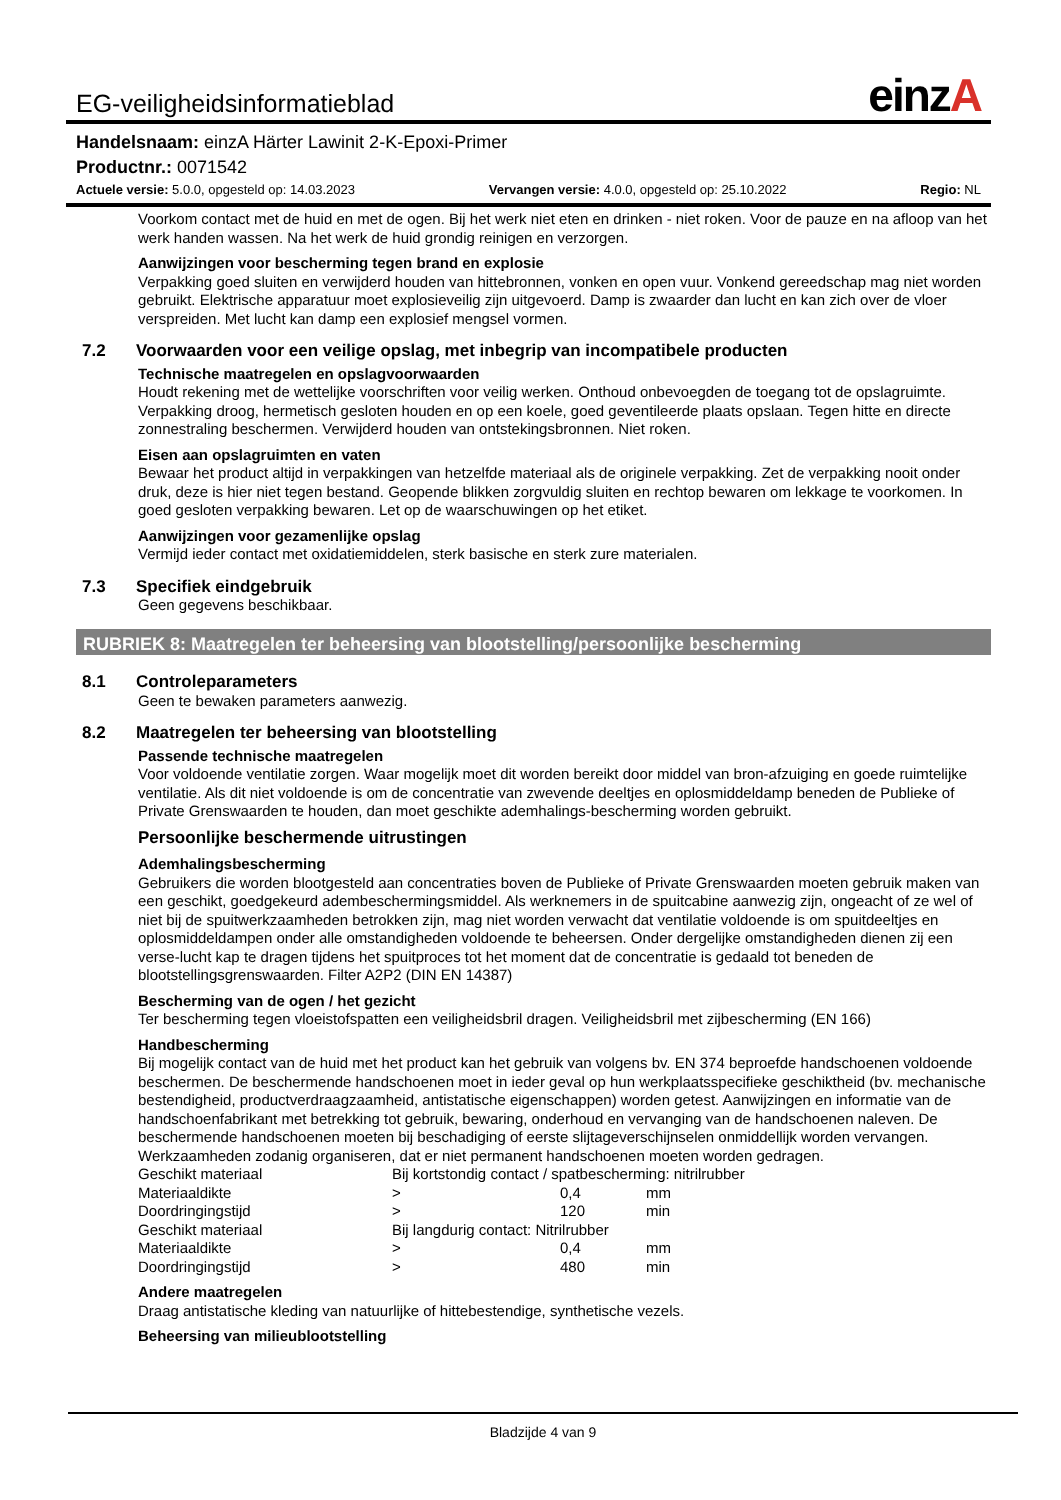EG-veiligheidsinformatieblad
einzA
Handelsnaam: einzA Härter Lawinit 2-K-Epoxi-Primer
Productnr.: 0071542
Actuele versie: 5.0.0, opgesteld op: 14.03.2023
Vervangen versie: 4.0.0, opgesteld op: 25.10.2022
Regio: NL
Voorkom contact met de huid en met de ogen. Bij het werk niet eten en drinken - niet roken. Voor de pauze en na afloop van het werk handen wassen. Na het werk de huid grondig reinigen en verzorgen.
Aanwijzingen voor bescherming tegen brand en explosie
Verpakking goed sluiten en verwijderd houden van hittebronnen, vonken en open vuur. Vonkend gereedschap mag niet worden gebruikt. Elektrische apparatuur moet explosieveilig zijn uitgevoerd. Damp is zwaarder dan lucht en kan zich over de vloer verspreiden. Met lucht kan damp een explosief mengsel vormen.
7.2 Voorwaarden voor een veilige opslag, met inbegrip van incompatibele producten
Technische maatregelen en opslagvoorwaarden
Houdt rekening met de wettelijke voorschriften voor veilig werken. Onthoud onbevoegden de toegang tot de opslagruimte. Verpakking droog, hermetisch gesloten houden en op een koele, goed geventileerde plaats opslaan. Tegen hitte en directe zonnestraling beschermen. Verwijderd houden van ontstekingsbronnen. Niet roken.
Eisen aan opslagruimten en vaten
Bewaar het product altijd in verpakkingen van hetzelfde materiaal als de originele verpakking. Zet de verpakking nooit onder druk, deze is hier niet tegen bestand. Geopende blikken zorgvuldig sluiten en rechtop bewaren om lekkage te voorkomen. In goed gesloten verpakking bewaren. Let op de waarschuwingen op het etiket.
Aanwijzingen voor gezamenlijke opslag
Vermijd ieder contact met oxidatiemiddelen, sterk basische en sterk zure materialen.
7.3 Specifiek eindgebruik
Geen gegevens beschikbaar.
RUBRIEK 8: Maatregelen ter beheersing van blootstelling/persoonlijke bescherming
8.1 Controleparameters
Geen te bewaken parameters aanwezig.
8.2 Maatregelen ter beheersing van blootstelling
Passende technische maatregelen
Voor voldoende ventilatie zorgen. Waar mogelijk moet dit worden bereikt door middel van bron-afzuiging en goede ruimtelijke ventilatie. Als dit niet voldoende is om de concentratie van zwevende deeltjes en oplosmiddeldamp beneden de Publieke of Private Grenswaarden te houden, dan moet geschikte ademhalings-bescherming worden gebruikt.
Persoonlijke beschermende uitrustingen
Ademhalingsbescherming
Gebruikers die worden blootgesteld aan concentraties boven de Publieke of Private Grenswaarden moeten gebruik maken van een geschikt, goedgekeurd adembeschermingsmiddel. Als werknemers in de spuitcabine aanwezig zijn, ongeacht of ze wel of niet bij de spuitwerkzaamheden betrokken zijn, mag niet worden verwacht dat ventilatie voldoende is om spuitdeeltjes en oplosmiddeldampen onder alle omstandigheden voldoende te beheersen. Onder dergelijke omstandigheden dienen zij een verse-lucht kap te dragen tijdens het spuitproces tot het moment dat de concentratie is gedaald tot beneden de blootstellingsgrenswaarden. Filter A2P2 (DIN EN 14387)
Bescherming van de ogen / het gezicht
Ter bescherming tegen vloeistofspatten een veiligheidsbril dragen. Veiligheidsbril met zijbescherming (EN 166)
Handbescherming
Bij mogelijk contact van de huid met het product kan het gebruik van volgens bv. EN 374 beproefde handschoenen voldoende beschermen. De beschermende handschoenen moet in ieder geval op hun werkplaatsspecifieke geschiktheid (bv. mechanische bestendigheid, productverdraagzaamheid, antistatische eigenschappen) worden getest. Aanwijzingen en informatie van de handschoenfabrikant met betrekking tot gebruik, bewaring, onderhoud en vervanging van de handschoenen naleven. De beschermende handschoenen moeten bij beschadiging of eerste slijtageverschijnselen onmiddellijk worden vervangen. Werkzaamheden zodanig organiseren, dat er niet permanent handschoenen moeten worden gedragen.
| Geschikt materiaal | Bij kortstondig contact / spatbescherming: nitrilrubber | | |
| Materiaaldikte | > | 0,4 | mm |
| Doordringingstijd | > | 120 | min |
| Geschikt materiaal | Bij langdurig contact: Nitrilrubber | | |
| Materiaaldikte | > | 0,4 | mm |
| Doordringingstijd | > | 480 | min |
Andere maatregelen
Draag antistatische kleding van natuurlijke of hittebestendige, synthetische vezels.
Beheersing van milieublootstelling
Bladzijde 4 van 9